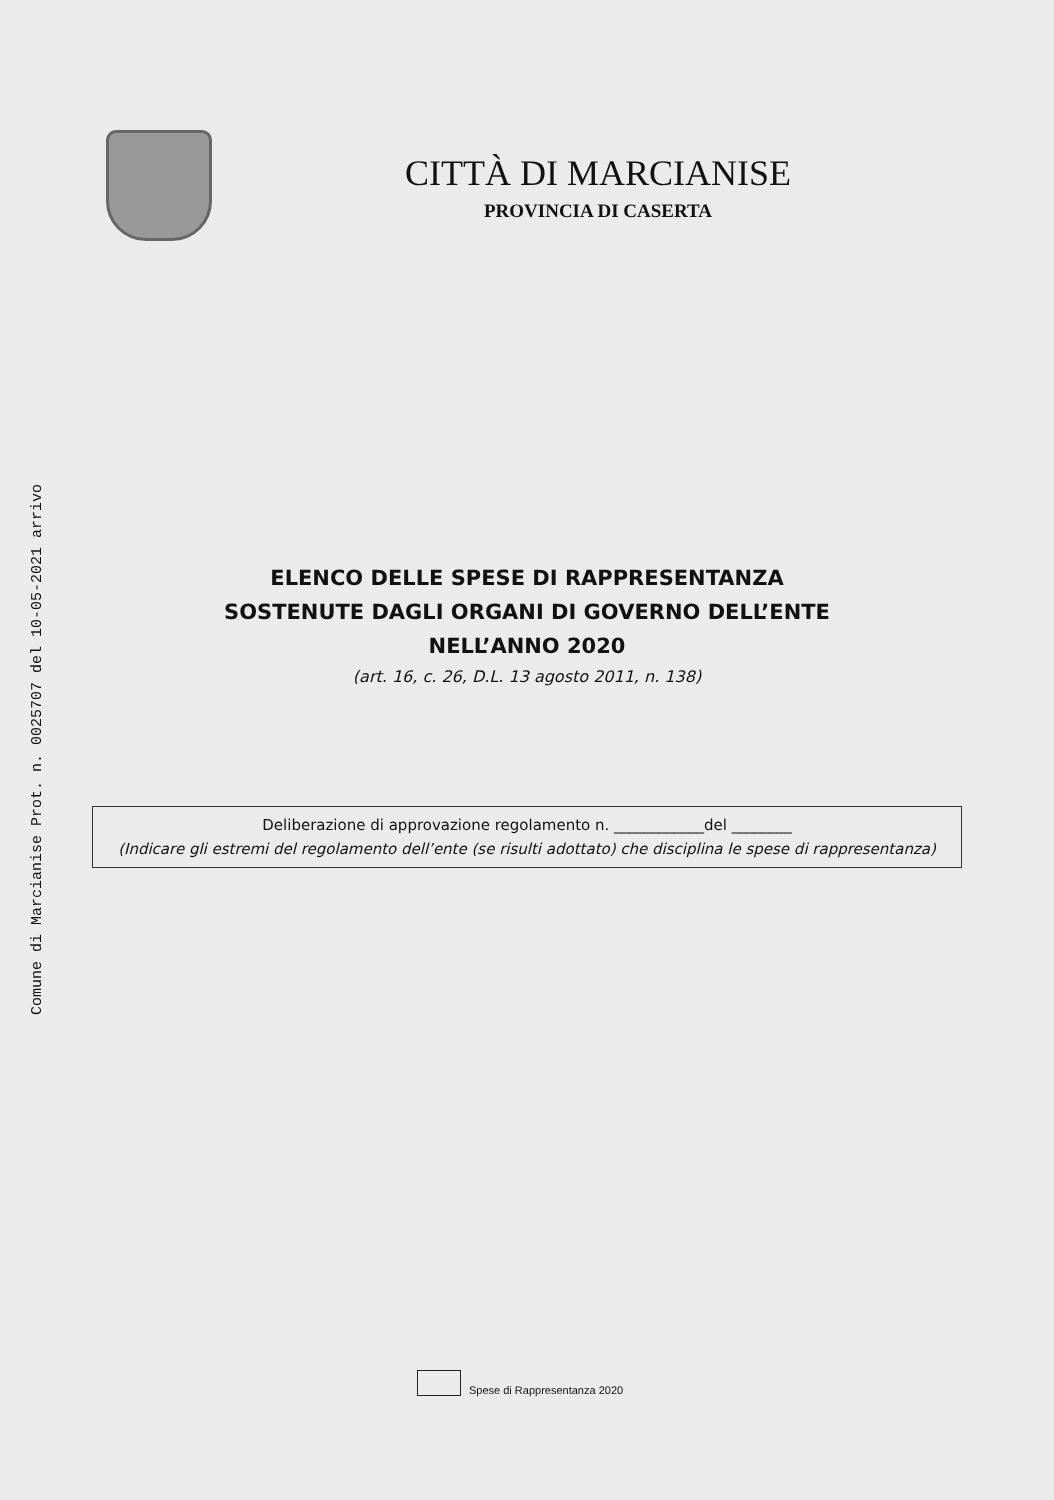Comune di Marcianise Prot. n. 0025707 del 10-05-2021 arrivo
CITTÀ DI MARCIANISE
PROVINCIA DI CASERTA
ELENCO DELLE SPESE DI RAPPRESENTANZA
SOSTENUTE DAGLI ORGANI DI GOVERNO DELL’ENTE
NELL’ANNO 2020
(art. 16, c. 26, D.L. 13 agosto 2011, n. 138)
Deliberazione di approvazione regolamento n. ____________del ________
(Indicare gli estremi del regolamento dell’ente (se risulti adottato) che disciplina le spese di rappresentanza)
Spese di Rappresentanza 2020